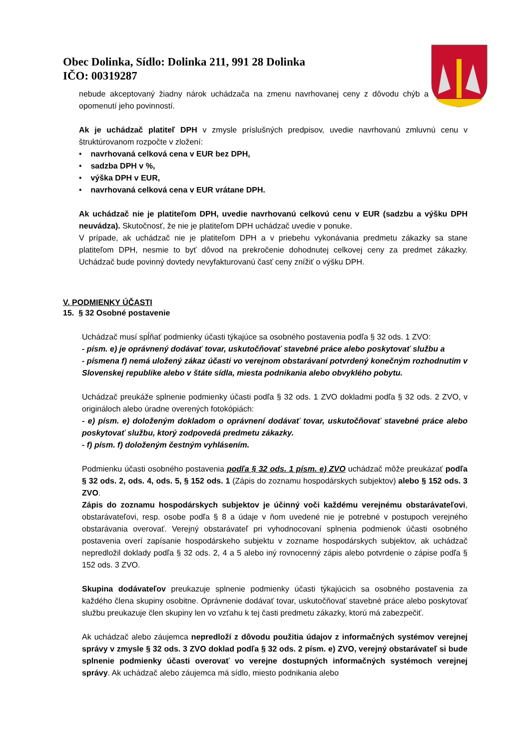Obec Dolinka, Sídlo: Dolinka 211, 991 28 Dolinka
IČO: 00319287
nebude akceptovaný žiadny nárok uchádzača na zmenu navrhovanej ceny z dôvodu chýb a opomenutí jeho povinností.
Ak je uchádzač platiteľ DPH v zmysle príslušných predpisov, uvedie navrhovanú zmluvnú cenu v štruktúrovanom rozpočte v zložení:
• navrhovaná celková cena v EUR bez DPH,
• sadzba DPH v %,
• výška DPH v EUR,
• navrhovaná celková cena v EUR vrátane DPH.
Ak uchádzač nie je platiteľom DPH, uvedie navrhovanú celkovú cenu v EUR (sadzbu a výšku DPH neuvádza). Skutočnosť, že nie je platiteľom DPH uchádzač uvedie v ponuke.
V prípade, ak uchádzač nie je platiteľom DPH a v priebehu vykonávania predmetu zákazky sa stane platiteľom DPH, nesmie to byť dôvod na prekročenie dohodnutej celkovej ceny za predmet zákazky. Uchádzač bude povinný dovtedy nevyfakturovanú časť ceny znížiť o výšku DPH.
V. PODMIENKY ÚČASTI
15. § 32 Osobné postavenie
Uchádzač musí spĺňať podmienky účasti týkajúce sa osobného postavenia podľa § 32 ods. 1 ZVO:
- písm. e) je oprávnený dodávať tovar, uskutočňovať stavebné práce alebo poskytovať službu a
- písmena f) nemá uložený zákaz účasti vo verejnom obstarávaní potvrdený konečným rozhodnutím v Slovenskej republike alebo v štáte sídla, miesta podnikania alebo obvyklého pobytu.
Uchádzač preukáže splnenie podmienky účasti podľa § 32 ods. 1 ZVO dokladmi podľa § 32 ods. 2 ZVO, v origináloch alebo úradne overených fotokópiách:
- e) písm. e) doloženým dokladom o oprávnení dodávať tovar, uskutočňovať stavebné práce alebo poskytovať službu, ktorý zodpovedá predmetu zákazky.
- f) písm. f) doloženým čestným vyhlásením.
Podmienku účasti osobného postavenia podľa § 32 ods. 1 písm. e) ZVO uchádzač môže preukázať podľa § 32 ods. 2, ods. 4, ods. 5, § 152 ods. 1 (Zápis do zoznamu hospodárskych subjektov) alebo § 152 ods. 3 ZVO.
Zápis do zoznamu hospodárskych subjektov je účinný voči každému verejnému obstarávateľovi, obstarávateľovi, resp. osobe podľa § 8 a údaje v ňom uvedené nie je potrebné v postupoch verejného obstarávania overovať. Verejný obstarávateľ pri vyhodnocovaní splnenia podmienok účasti osobného postavenia overí zapísanie hospodárskeho subjektu v zozname hospodárskych subjektov, ak uchádzač nepredložil doklady podľa § 32 ods. 2, 4 a 5 alebo iný rovnocenný zápis alebo potvrdenie o zápise podľa § 152 ods. 3 ZVO.
Skupina dodávateľov preukazuje splnenie podmienky účasti týkajúcich sa osobného postavenia za každého člena skupiny osobitne. Oprávnenie dodávať tovar, uskutočňovať stavebné práce alebo poskytovať službu preukazuje člen skupiny len vo vzťahu k tej časti predmetu zákazky, ktorú má zabezpečiť.
Ak uchádzač alebo záujemca nepredloží z dôvodu použitia údajov z informačných systémov verejnej správy v zmysle § 32 ods. 3 ZVO doklad podľa § 32 ods. 2 písm. e) ZVO, verejný obstarávateľ si bude splnenie podmienky účasti overovať vo verejne dostupných informačných systémoch verejnej správy. Ak uchádzač alebo záujemca má sídlo, miesto podnikania alebo